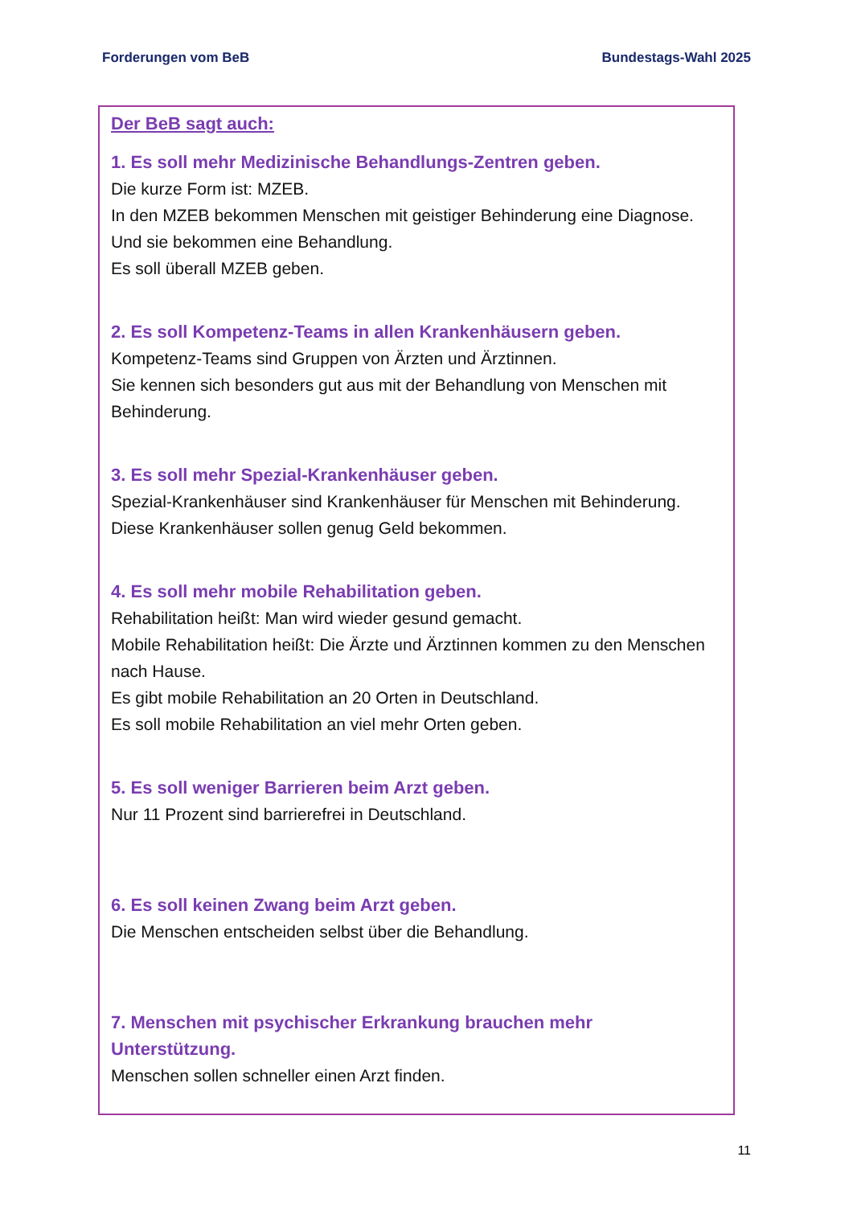Forderungen vom BeB Bundestags-Wahl 2025
Der BeB sagt auch:
1. Es soll mehr Medizinische Behandlungs-Zentren geben.
Die kurze Form ist: MZEB.
In den MZEB bekommen Menschen mit geistiger Behinderung eine Diagnose.
Und sie bekommen eine Behandlung.
Es soll überall MZEB geben.
2. Es soll Kompetenz-Teams in allen Krankenhäusern geben.
Kompetenz-Teams sind Gruppen von Ärzten und Ärztinnen.
Sie kennen sich besonders gut aus mit der Behandlung von Menschen mit Behinderung.
3. Es soll mehr Spezial-Krankenhäuser geben.
Spezial-Krankenhäuser sind Krankenhäuser für Menschen mit Behinderung.
Diese Krankenhäuser sollen genug Geld bekommen.
4. Es soll mehr mobile Rehabilitation geben.
Rehabilitation heißt: Man wird wieder gesund gemacht.
Mobile Rehabilitation heißt: Die Ärzte und Ärztinnen kommen zu den Menschen nach Hause.
Es gibt mobile Rehabilitation an 20 Orten in Deutschland.
Es soll mobile Rehabilitation an viel mehr Orten geben.
5. Es soll weniger Barrieren beim Arzt geben.
Nur 11 Prozent sind barrierefrei in Deutschland.
6. Es soll keinen Zwang beim Arzt geben.
Die Menschen entscheiden selbst über die Behandlung.
7. Menschen mit psychischer Erkrankung brauchen mehr Unterstützung.
Menschen sollen schneller einen Arzt finden.
11